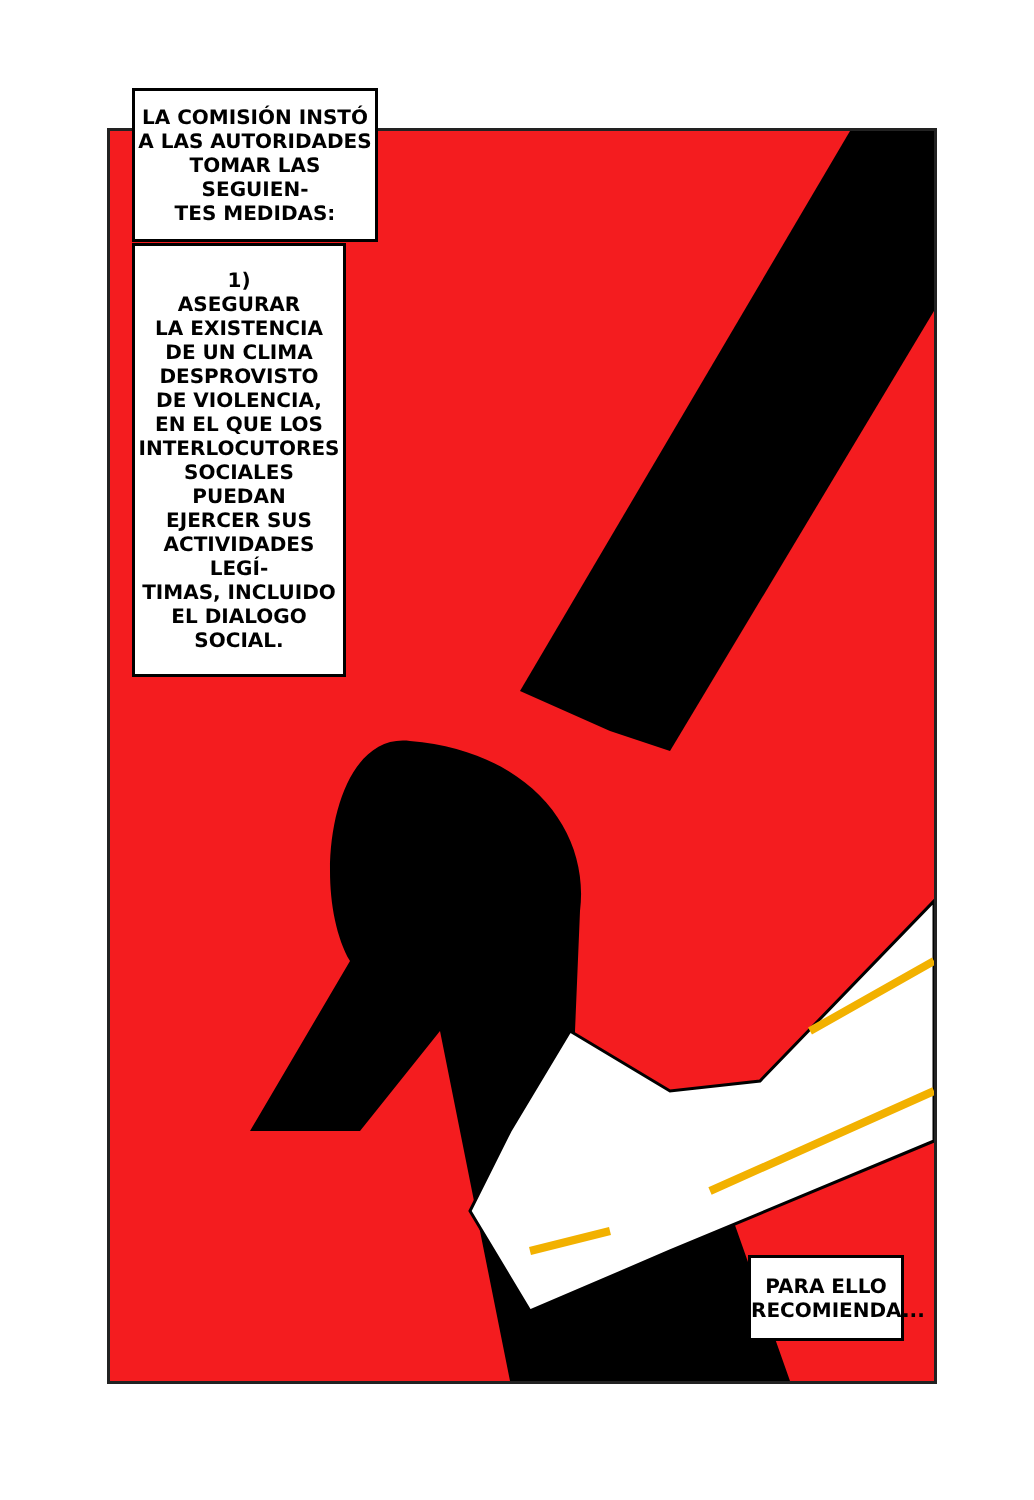LA COMISIÓN INSTÓ
A LAS AUTORIDADES
TOMAR LAS SEGUIEN-
TES MEDIDAS:
1)
ASEGURAR
LA EXISTENCIA
DE UN CLIMA
DESPROVISTO
DE VIOLENCIA,
EN EL QUE LOS
INTERLOCUTORES
SOCIALES PUEDAN
EJERCER SUS
ACTIVIDADES LEGÍ-
TIMAS, INCLUIDO
EL DIALOGO
SOCIAL.
PARA ELLO
RECOMIENDA...